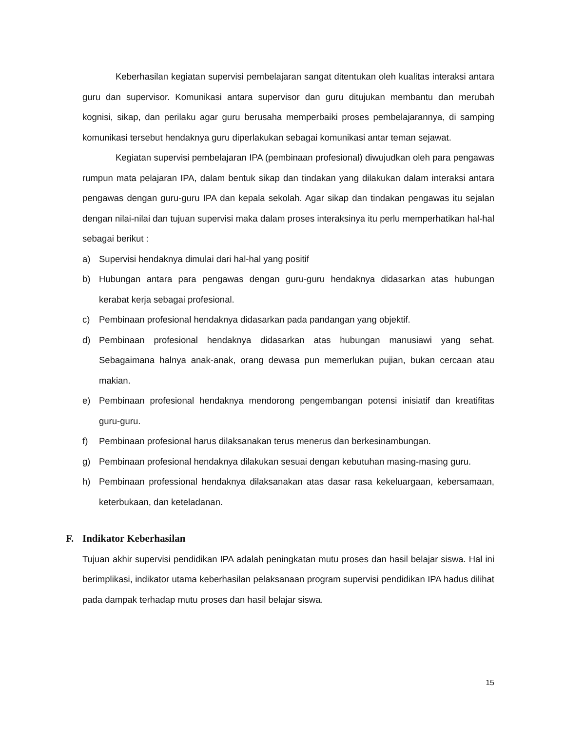Keberhasilan kegiatan supervisi pembelajaran sangat ditentukan oleh kualitas interaksi antara guru dan supervisor. Komunikasi antara supervisor dan guru ditujukan membantu dan merubah kognisi, sikap, dan perilaku agar guru berusaha memperbaiki proses pembelajarannya, di samping komunikasi tersebut hendaknya guru diperlakukan sebagai komunikasi antar teman sejawat.
Kegiatan supervisi pembelajaran IPA (pembinaan profesional) diwujudkan oleh para pengawas rumpun mata pelajaran IPA, dalam bentuk sikap dan tindakan yang dilakukan dalam interaksi antara pengawas dengan guru-guru IPA dan kepala sekolah. Agar sikap dan tindakan pengawas itu sejalan dengan nilai-nilai dan tujuan supervisi maka dalam proses interaksinya itu perlu memperhatikan hal-hal sebagai berikut :
a) Supervisi hendaknya dimulai dari hal-hal yang positif
b) Hubungan antara para pengawas dengan guru-guru hendaknya didasarkan atas hubungan kerabat kerja sebagai profesional.
c) Pembinaan profesional hendaknya didasarkan pada pandangan yang objektif.
d) Pembinaan profesional hendaknya didasarkan atas hubungan manusiawi yang sehat. Sebagaimana halnya anak-anak, orang dewasa pun memerlukan pujian, bukan cercaan atau makian.
e) Pembinaan profesional hendaknya mendorong pengembangan potensi inisiatif dan kreatifitas guru-guru.
f) Pembinaan profesional harus dilaksanakan terus menerus dan berkesinambungan.
g) Pembinaan profesional hendaknya dilakukan sesuai dengan kebutuhan masing-masing guru.
h) Pembinaan professional hendaknya dilaksanakan atas dasar rasa kekeluargaan, kebersamaan, keterbukaan, dan keteladanan.
F. Indikator Keberhasilan
Tujuan akhir supervisi pendidikan IPA adalah peningkatan mutu proses dan hasil belajar siswa. Hal ini berimplikasi, indikator utama keberhasilan pelaksanaan program supervisi pendidikan IPA hadus dilihat pada dampak terhadap mutu proses dan hasil belajar siswa.
15